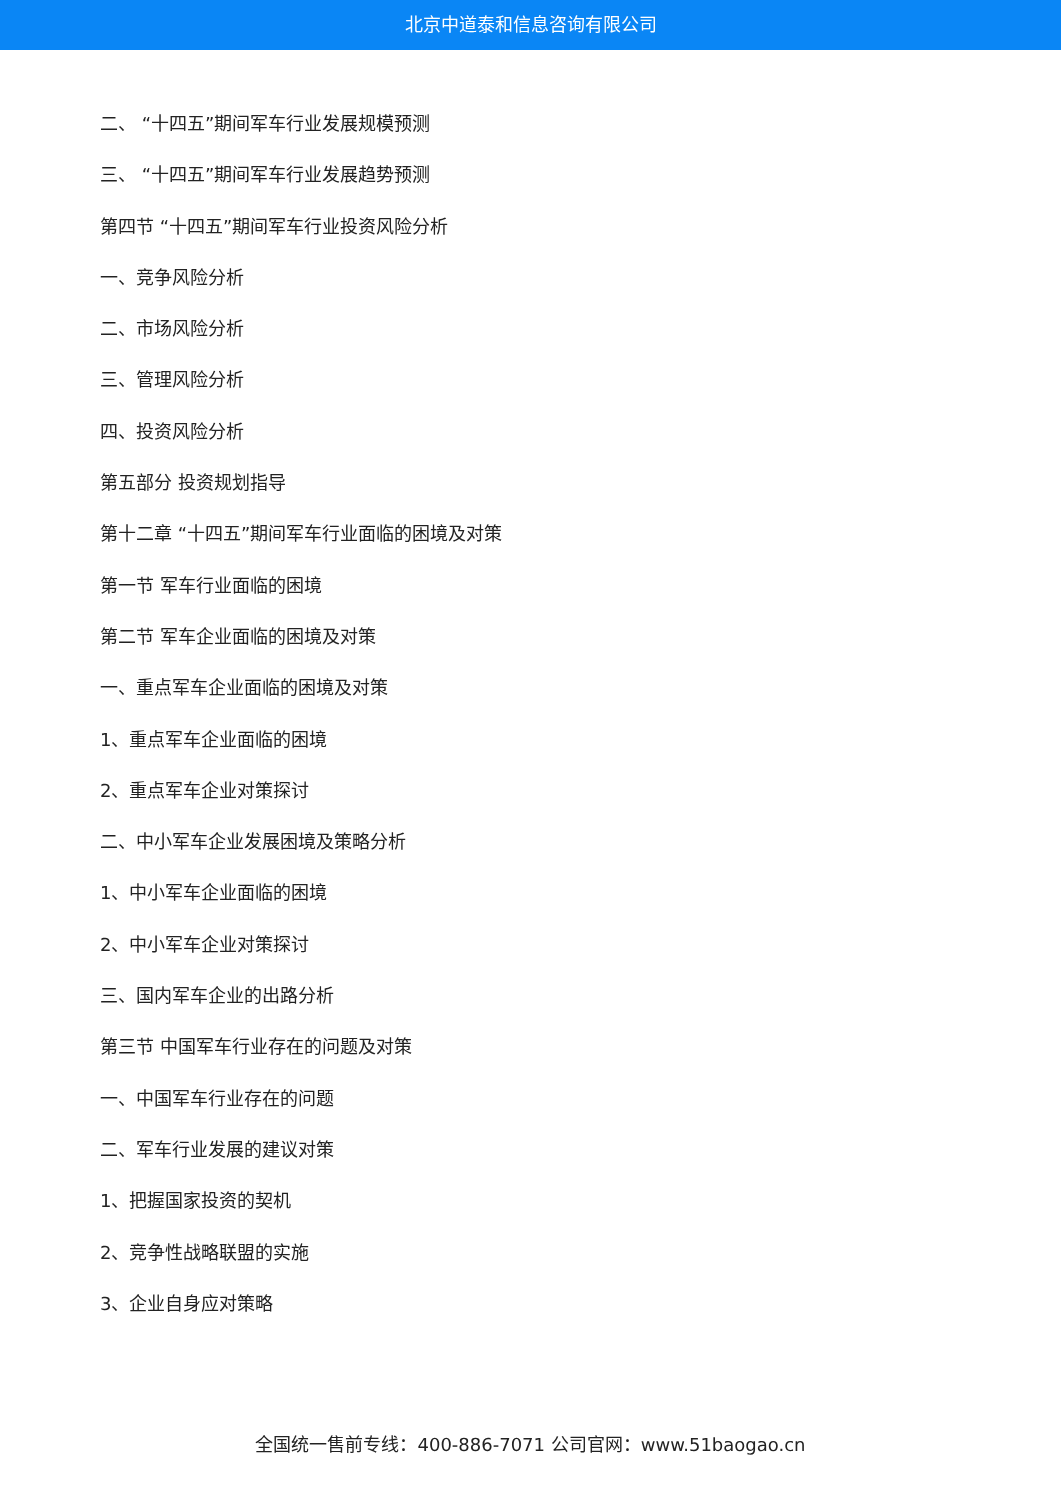北京中道泰和信息咨询有限公司
二、 “十四五”期间军车行业发展规模预测
三、 “十四五”期间军车行业发展趋势预测
第四节 “十四五”期间军车行业投资风险分析
一、竞争风险分析
二、市场风险分析
三、管理风险分析
四、投资风险分析
第五部分 投资规划指导
第十二章 “十四五”期间军车行业面临的困境及对策
第一节 军车行业面临的困境
第二节 军车企业面临的困境及对策
一、重点军车企业面临的困境及对策
1、重点军车企业面临的困境
2、重点军车企业对策探讨
二、中小军车企业发展困境及策略分析
1、中小军车企业面临的困境
2、中小军车企业对策探讨
三、国内军车企业的出路分析
第三节 中国军车行业存在的问题及对策
一、中国军车行业存在的问题
二、军车行业发展的建议对策
1、把握国家投资的契机
2、竞争性战略联盟的实施
3、企业自身应对策略
全国统一售前专线：400-886-7071 公司官网：www.51baogao.cn